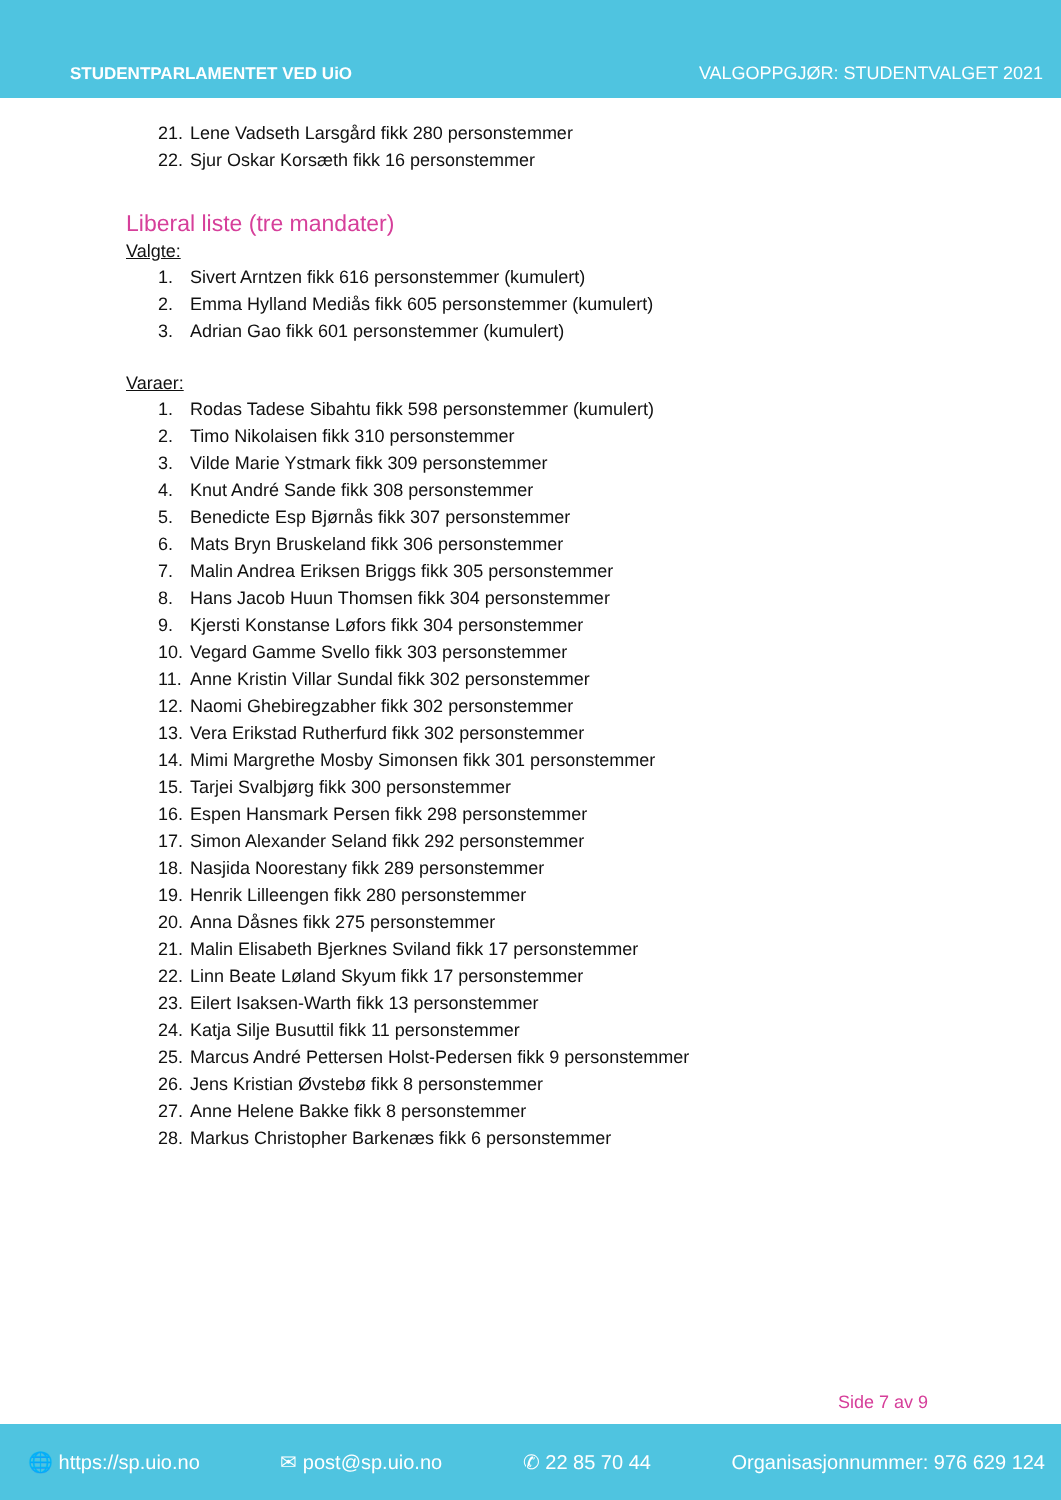STUDENTPARLAMENTET VED UiO
VALGOPPGJØR: STUDENTVALGET 2021
21. Lene Vadseth Larsgård fikk 280 personstemmer
22. Sjur Oskar Korsæth fikk 16 personstemmer
Liberal liste (tre mandater)
Valgte:
1. Sivert Arntzen fikk 616 personstemmer (kumulert)
2. Emma Hylland Mediås fikk 605 personstemmer (kumulert)
3. Adrian Gao fikk 601 personstemmer (kumulert)
Varaer:
1. Rodas Tadese Sibahtu fikk 598 personstemmer (kumulert)
2. Timo Nikolaisen fikk 310 personstemmer
3. Vilde Marie Ystmark fikk 309 personstemmer
4. Knut André Sande fikk 308 personstemmer
5. Benedicte Esp Bjørnås fikk 307 personstemmer
6. Mats Bryn Bruskeland fikk 306 personstemmer
7. Malin Andrea Eriksen Briggs fikk 305 personstemmer
8. Hans Jacob Huun Thomsen fikk 304 personstemmer
9. Kjersti Konstanse Løfors fikk 304 personstemmer
10. Vegard Gamme Svello fikk 303 personstemmer
11. Anne Kristin Villar Sundal fikk 302 personstemmer
12. Naomi Ghebiregzabher fikk 302 personstemmer
13. Vera Erikstad Rutherfurd fikk 302 personstemmer
14. Mimi Margrethe Mosby Simonsen fikk 301 personstemmer
15. Tarjei Svalbjørg fikk 300 personstemmer
16. Espen Hansmark Persen fikk 298 personstemmer
17. Simon Alexander Seland fikk 292 personstemmer
18. Nasjida Noorestany fikk 289 personstemmer
19. Henrik Lilleengen fikk 280 personstemmer
20. Anna Dåsnes fikk 275 personstemmer
21. Malin Elisabeth Bjerknes Sviland fikk 17 personstemmer
22. Linn Beate Løland Skyum fikk 17 personstemmer
23. Eilert Isaksen-Warth fikk 13 personstemmer
24. Katja Silje Busuttil fikk 11 personstemmer
25. Marcus André Pettersen Holst-Pedersen fikk 9 personstemmer
26. Jens Kristian Øvstebø fikk 8 personstemmer
27. Anne Helene Bakke fikk 8 personstemmer
28. Markus Christopher Barkenæs fikk 6 personstemmer
Side 7 av 9
🌐 https://sp.uio.no ✉ post@sp.uio.no ✆ 22 85 70 44 Organisasjonnummer: 976 629 124